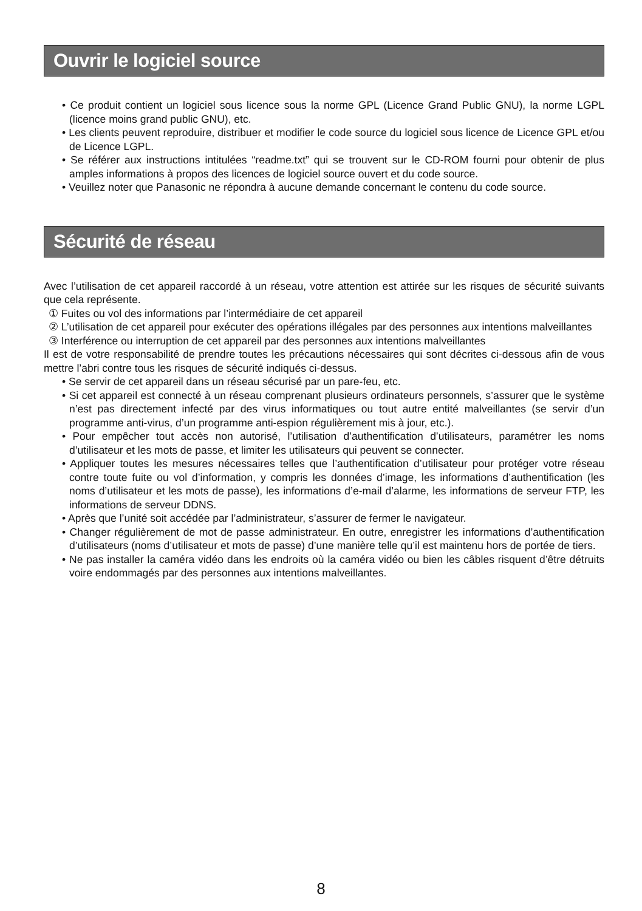Ouvrir le logiciel source
• Ce produit contient un logiciel sous licence sous la norme GPL (Licence Grand Public GNU), la norme LGPL (licence moins grand public GNU), etc.
• Les clients peuvent reproduire, distribuer et modifier le code source du logiciel sous licence de Licence GPL et/ou de Licence LGPL.
• Se référer aux instructions intitulées “readme.txt” qui se trouvent sur le CD-ROM fourni pour obtenir de plus amples informations à propos des licences de logiciel source ouvert et du code source.
• Veuillez noter que Panasonic ne répondra à aucune demande concernant le contenu du code source.
Sécurité de réseau
Avec l’utilisation de cet appareil raccordé à un réseau, votre attention est attirée sur les risques de sécurité suivants que cela représente.
① Fuites ou vol des informations par l’intermédiaire de cet appareil
② L’utilisation de cet appareil pour exécuter des opérations illégales par des personnes aux intentions malveillantes
③ Interférence ou interruption de cet appareil par des personnes aux intentions malveillantes
Il est de votre responsabilité de prendre toutes les précautions nécessaires qui sont décrites ci-dessous afin de vous mettre l’abri contre tous les risques de sécurité indiqués ci-dessus.
• Se servir de cet appareil dans un réseau sécurisé par un pare-feu, etc.
• Si cet appareil est connecté à un réseau comprenant plusieurs ordinateurs personnels, s’assurer que le système n’est pas directement infecté par des virus informatiques ou tout autre entité malveillantes (se servir d’un programme anti-virus, d’un programme anti-espion régulièrement mis à jour, etc.).
• Pour empêcher tout accès non autorisé, l’utilisation d’authentification d’utilisateurs, paramétrer les noms d’utilisateur et les mots de passe, et limiter les utilisateurs qui peuvent se connecter.
• Appliquer toutes les mesures nécessaires telles que l’authentification d’utilisateur pour protéger votre réseau contre toute fuite ou vol d’information, y compris les données d’image, les informations d’authentification (les noms d’utilisateur et les mots de passe), les informations d’e-mail d’alarme, les informations de serveur FTP, les informations de serveur DDNS.
• Après que l’unité soit accédée par l’administrateur, s’assurer de fermer le navigateur.
• Changer régulièrement de mot de passe administrateur. En outre, enregistrer les informations d’authentification d’utilisateurs (noms d’utilisateur et mots de passe) d’une manière telle qu’il est maintenu hors de portée de tiers.
• Ne pas installer la caméra vidéo dans les endroits où la caméra vidéo ou bien les câbles risquent d’être détruits voire endommagés par des personnes aux intentions malveillantes.
8